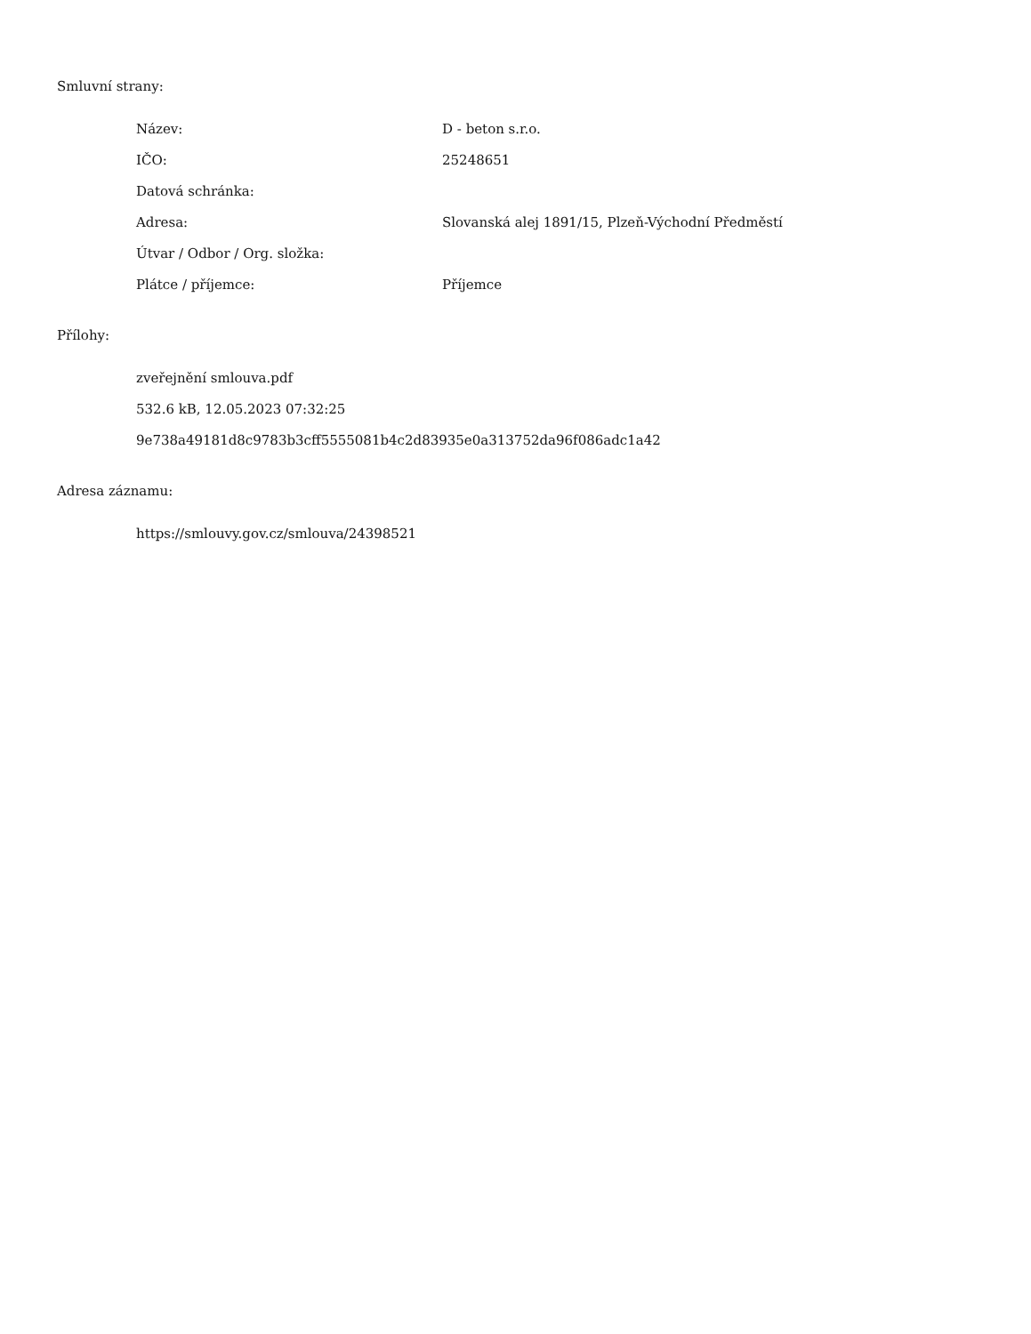Smluvní strany:
| Název: | D - beton s.r.o. |
| IČO: | 25248651 |
| Datová schránka: | |
| Adresa: | Slovanská alej 1891/15, Plzeň-Východní Předměstí |
| Útvar / Odbor / Org. složka: | |
| Plátce / příjemce: | Příjemce |
Přílohy:
zveřejnění smlouva.pdf
532.6 kB, 12.05.2023 07:32:25
9e738a49181d8c9783b3cff5555081b4c2d83935e0a313752da96f086adc1a42
Adresa záznamu:
https://smlouvy.gov.cz/smlouva/24398521